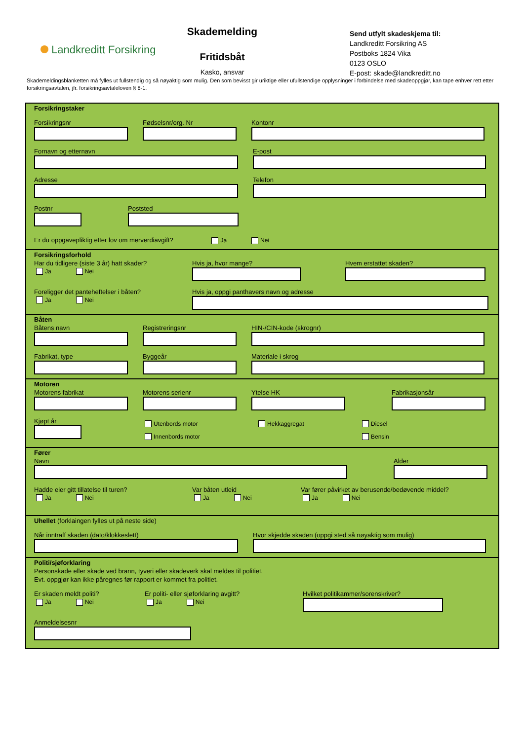Landkreditt Forsikring
Skademelding
Fritidsbåt
Kasko, ansvar
Send utfylt skadeskjema til:
Landkreditt Forsikring AS
Postboks 1824 Vika
0123 OSLO
E-post: skade@landkreditt.no
Skademeldingsblanketten må fylles ut fullstendig og så nøyaktig som mulig. Den som bevisst gir uriktige eller ufullstendige opplysninger i forbindelse med skadeoppgjør, kan tape enhver rett etter forsikringsavtalen, jfr. forsikringsavtaleloven § 8-1.
Forsikringstaker
Forsikringsnr Fødselsnr/org. Nr Kontonr
Fornavn og etternavn E-post
Adresse Telefon
Postnr Poststed
Er du oppgavepliktig etter lov om merverdiavgift? Ja Nei
Forsikringsforhold
Har du tidligere (siste 3 år) hatt skader?
Ja Nei
Hvis ja, hvor mange? Hvem erstattet skaden?
Foreligger det panteheftelser i båten?
Ja Nei
Hvis ja, oppgi panthavers navn og adresse
Båten
Båtens navn Registreringsnr HIN-/CIN-kode (skrognr)
Fabrikat, type Byggeår Materiale i skrog
Motoren
Motorens fabrikat Motorens serienr Ytelse HK Fabrikasjonsår
Kjøpt år
Utenbords motor
Innenbords motor
Hekkaggregat Diesel
Bensin
Fører
Navn Alder
Hadde eier gitt tillatelse til turen?
Ja Nei
Var båten utleid
Ja Nei
Var fører påvirket av berusende/bedøvende middel?
Ja Nei
Uhellet (forklaingen fylles ut på neste side)
Når inntraff skaden (dato/klokkeslett) Hvor skjedde skaden (oppgi sted så nøyaktig som mulig)
Politi/sjøforklaring
Personskade eller skade ved brann, tyveri eller skadeverk skal meldes til politiet.
Evt. oppgjør kan ikke påregnes før rapport er kommet fra politiet.
Er skaden meldt politi?
Ja Nei
Er politi- eller sjøforklaring avgitt?
Ja Nei
Hvilket politikammer/sorenskriver?
Anmeldelsesnr